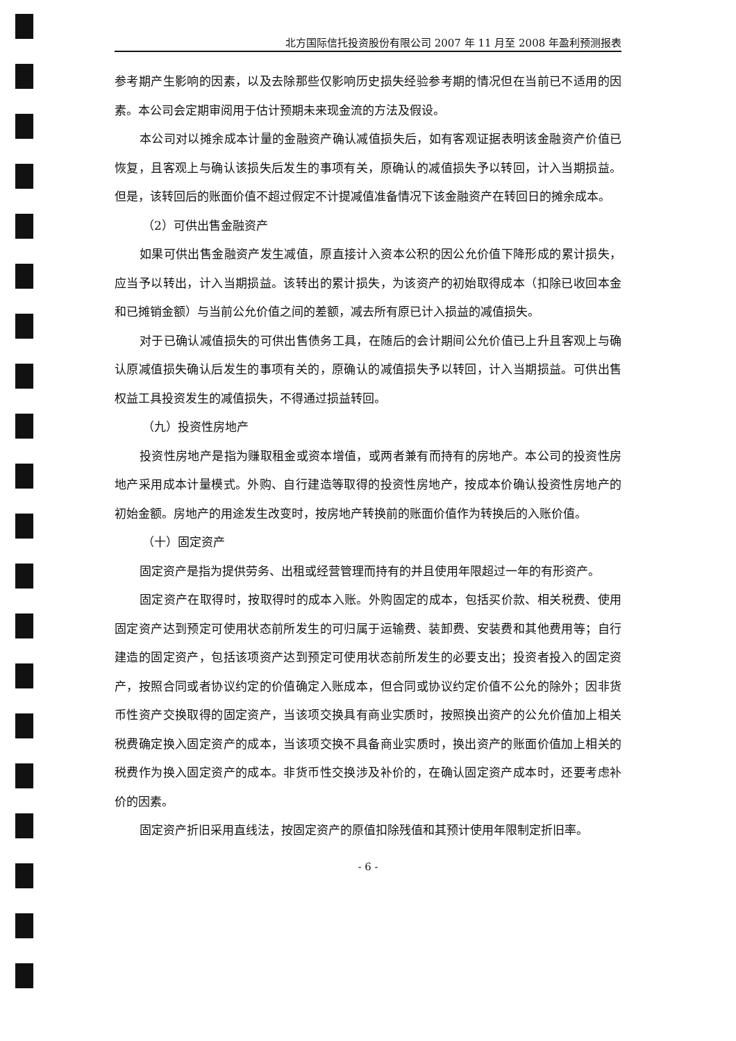北方国际信托投资股份有限公司 2007 年 11 月至 2008 年盈利预测报表
参考期产生影响的因素，以及去除那些仅影响历史损失经验参考期的情况但在当前已不适用的因素。本公司会定期审阅用于估计预期未来现金流的方法及假设。
本公司对以摊余成本计量的金融资产确认减值损失后，如有客观证据表明该金融资产价值已恢复，且客观上与确认该损失后发生的事项有关，原确认的减值损失予以转回，计入当期损益。但是，该转回后的账面价值不超过假定不计提减值准备情况下该金融资产在转回日的摊余成本。
（2）可供出售金融资产
如果可供出售金融资产发生减值，原直接计入资本公积的因公允价值下降形成的累计损失，应当予以转出，计入当期损益。该转出的累计损失，为该资产的初始取得成本（扣除已收回本金和已摊销金额）与当前公允价值之间的差额，减去所有原已计入损益的减值损失。
对于已确认减值损失的可供出售债务工具，在随后的会计期间公允价值已上升且客观上与确认原减值损失确认后发生的事项有关的，原确认的减值损失予以转回，计入当期损益。可供出售权益工具投资发生的减值损失，不得通过损益转回。
（九）投资性房地产
投资性房地产是指为赚取租金或资本增值，或两者兼有而持有的房地产。本公司的投资性房地产采用成本计量模式。外购、自行建造等取得的投资性房地产，按成本价确认投资性房地产的初始金额。房地产的用途发生改变时，按房地产转换前的账面价值作为转换后的入账价值。
（十）固定资产
固定资产是指为提供劳务、出租或经营管理而持有的并且使用年限超过一年的有形资产。
固定资产在取得时，按取得时的成本入账。外购固定的成本，包括买价款、相关税费、使用固定资产达到预定可使用状态前所发生的可归属于运输费、装卸费、安装费和其他费用等；自行建造的固定资产，包括该项资产达到预定可使用状态前所发生的必要支出；投资者投入的固定资产，按照合同或者协议约定的价值确定入账成本，但合同或协议约定价值不公允的除外；因非货币性资产交换取得的固定资产，当该项交换具有商业实质时，按照换出资产的公允价值加上相关税费确定换入固定资产的成本，当该项交换不具备商业实质时，换出资产的账面价值加上相关的税费作为换入固定资产的成本。非货币性交换涉及补价的，在确认固定资产成本时，还要考虑补价的因素。
固定资产折旧采用直线法，按固定资产的原值扣除残值和其预计使用年限制定折旧率。
- 6 -